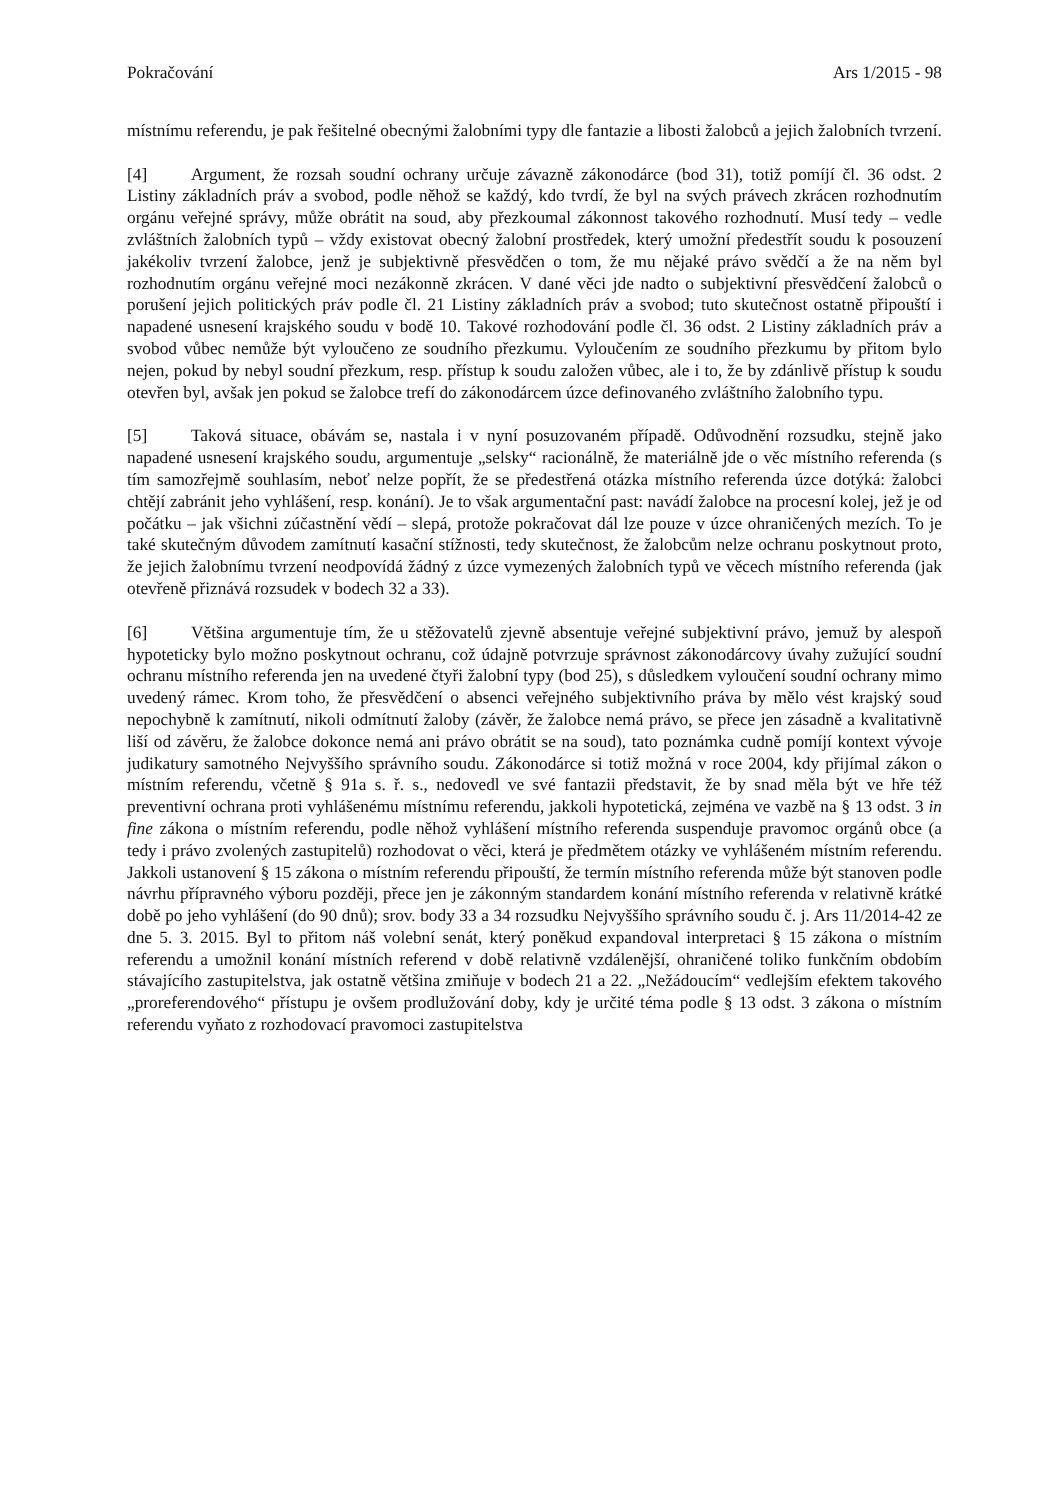Pokračování Ars 1/2015 - 98
místnímu referendu, je pak řešitelné obecnými žalobními typy dle fantazie a libosti žalobců a jejich žalobních tvrzení.
[4] Argument, že rozsah soudní ochrany určuje závazně zákonodárce (bod 31), totiž pomíjí čl. 36 odst. 2 Listiny základních práv a svobod, podle něhož se každý, kdo tvrdí, že byl na svých právech zkrácen rozhodnutím orgánu veřejné správy, může obrátit na soud, aby přezkoumal zákonnost takového rozhodnutí. Musí tedy – vedle zvláštních žalobních typů – vždy existovat obecný žalobní prostředek, který umožní předestřít soudu k posouzení jakékoliv tvrzení žalobce, jenž je subjektivně přesvědčen o tom, že mu nějaké právo svědčí a že na něm byl rozhodnutím orgánu veřejné moci nezákonně zkrácen. V dané věci jde nadto o subjektivní přesvědčení žalobců o porušení jejich politických práv podle čl. 21 Listiny základních práv a svobod; tuto skutečnost ostatně připouští i napadené usnesení krajského soudu v bodě 10. Takové rozhodování podle čl. 36 odst. 2 Listiny základních práv a svobod vůbec nemůže být vyloučeno ze soudního přezkumu. Vyloučením ze soudního přezkumu by přitom bylo nejen, pokud by nebyl soudní přezkum, resp. přístup k soudu založen vůbec, ale i to, že by zdánlivě přístup k soudu otevřen byl, avšak jen pokud se žalobce trefí do zákonodárcem úzce definovaného zvláštního žalobního typu.
[5] Taková situace, obávám se, nastala i v nyní posuzovaném případě. Odůvodnění rozsudku, stejně jako napadené usnesení krajského soudu, argumentuje „selsky“ racionálně, že materiálně jde o věc místního referenda (s tím samozřejmě souhlasím, neboť nelze popřít, že se předestřená otázka místního referenda úzce dotýká: žalobci chtějí zabránit jeho vyhlášení, resp. konání). Je to však argumentační past: navádí žalobce na procesní kolej, jež je od počátku – jak všichni zúčastnění vědí – slepá, protože pokračovat dál lze pouze v úzce ohraničených mezích. To je také skutečným důvodem zamítnutí kasační stížnosti, tedy skutečnost, že žalobcům nelze ochranu poskytnout proto, že jejich žalobnímu tvrzení neodpovídá žádný z úzce vymezených žalobních typů ve věcech místního referenda (jak otevřeně přiznává rozsudek v bodech 32 a 33).
[6] Většina argumentuje tím, že u stěžovatelů zjevně absentuje veřejné subjektivní právo, jemuž by alespoň hypoteticky bylo možno poskytnout ochranu, což údajně potvrzuje správnost zákonodárcovy úvahy zužující soudní ochranu místního referenda jen na uvedené čtyři žalobní typy (bod 25), s důsledkem vyloučení soudní ochrany mimo uvedený rámec. Krom toho, že přesvědčení o absenci veřejného subjektivního práva by mělo vést krajský soud nepochybně k zamítnutí, nikoli odmítnutí žaloby (závěr, že žalobce nemá právo, se přece jen zásadně a kvalitativně liší od závěru, že žalobce dokonce nemá ani právo obrátit se na soud), tato poznámka cudně pomíjí kontext vývoje judikatury samotného Nejvyššího správního soudu. Zákonodárce si totiž možná v roce 2004, kdy přijímal zákon o místním referendu, včetně § 91a s. ř. s., nedovedl ve své fantazii představit, že by snad měla být ve hře též preventivní ochrana proti vyhlášenému místnímu referendu, jakkoli hypotetická, zejména ve vazbě na § 13 odst. 3 in fine zákona o místním referendu, podle něhož vyhlášení místního referenda suspenduje pravomoc orgánů obce (a tedy i právo zvolených zastupitelů) rozhodovat o věci, která je předmětem otázky ve vyhlášeném místním referendu. Jakkoli ustanovení § 15 zákona o místním referendu připouští, že termín místního referenda může být stanoven podle návrhu přípravného výboru později, přece jen je zákonným standardem konání místního referenda v relativně krátké době po jeho vyhlášení (do 90 dnů); srov. body 33 a 34 rozsudku Nejvyššího správního soudu č. j. Ars 11/2014-42 ze dne 5. 3. 2015. Byl to přitom náš volební senát, který poněkud expandoval interpretaci § 15 zákona o místním referendu a umožnil konání místních referend v době relativně vzdálenější, ohraničené toliko funkčním obdobím stávajícího zastupitelstva, jak ostatně většina zmiňuje v bodech 21 a 22. „Nežádoucím“ vedlejším efektem takového „proreferendového“ přístupu je ovšem prodlužování doby, kdy je určité téma podle § 13 odst. 3 zákona o místním referendu vyňato z rozhodovací pravomoci zastupitelstva